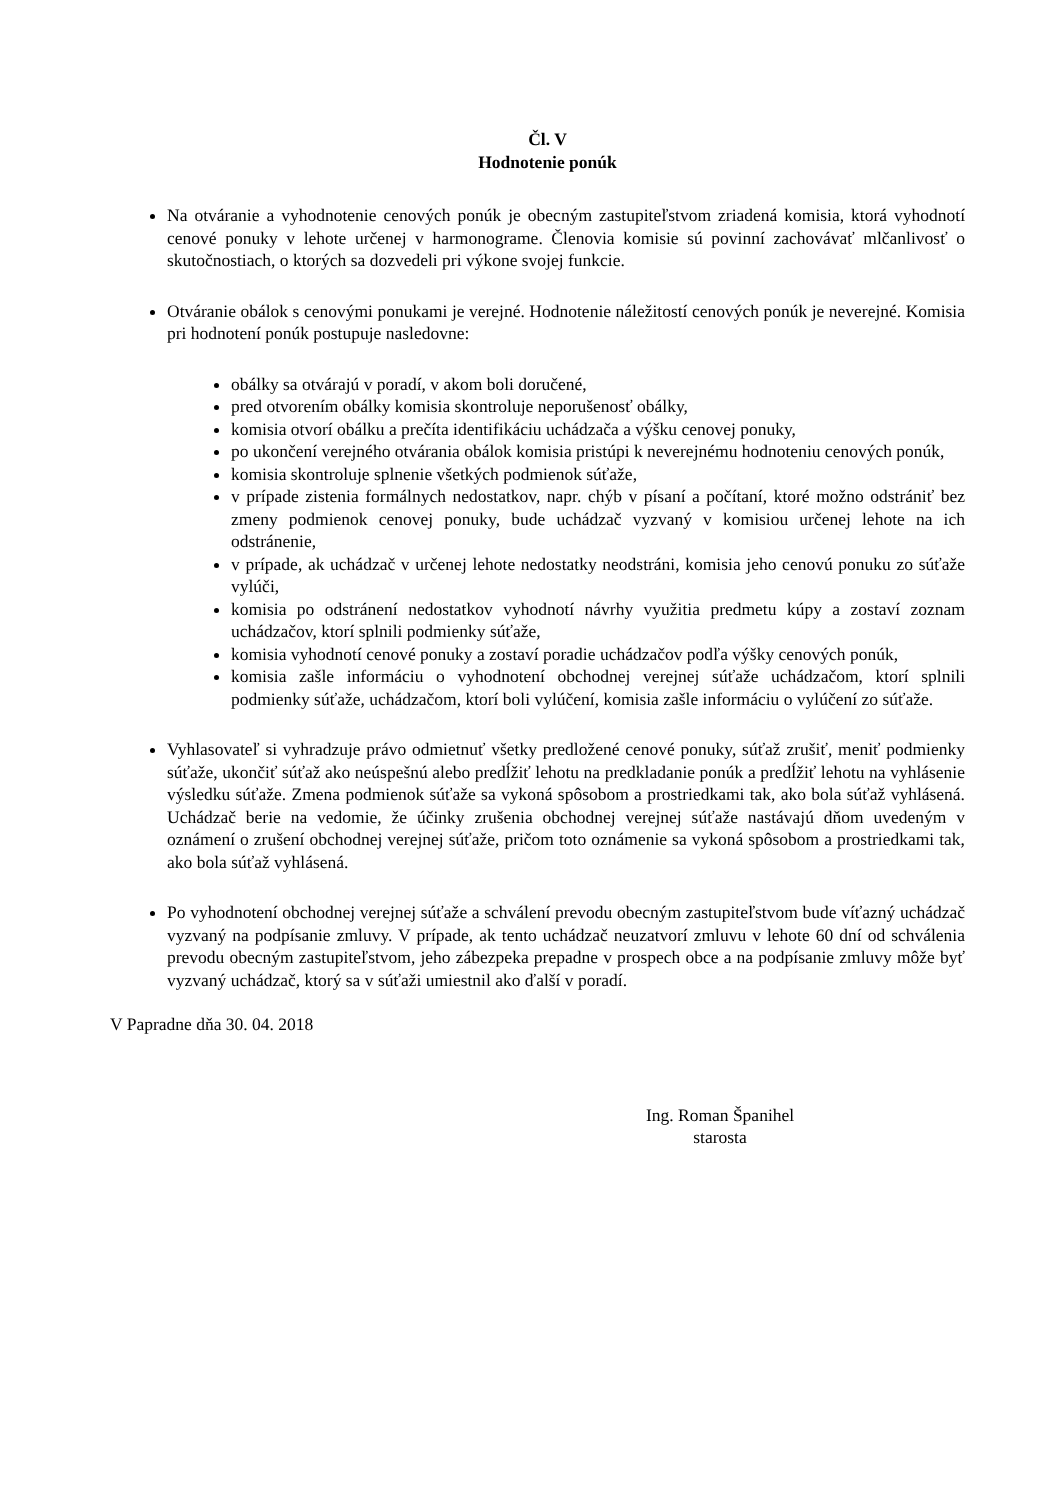Čl. V
Hodnotenie ponúk
Na otváranie a vyhodnotenie cenových ponúk je obecným zastupiteľstvom zriadená komisia, ktorá vyhodnotí cenové ponuky v lehote určenej v harmonograme. Členovia komisie sú povinní zachovávať mlčanlivosť o skutočnostiach, o ktorých sa dozvedeli pri výkone svojej funkcie.
Otváranie obálok s cenovými ponukami je verejné. Hodnotenie náležitostí cenových ponúk je neverejné. Komisia pri hodnotení ponúk postupuje nasledovne:
obálky sa otvárajú v poradí, v akom boli doručené,
pred otvorením obálky komisia skontroluje neporušenosť obálky,
komisia otvorí obálku a prečíta identifikáciu uchádzača a výšku cenovej ponuky,
po ukončení verejného otvárania obálok komisia pristúpi k neverejnému hodnoteniu cenových ponúk,
komisia skontroluje splnenie všetkých podmienok súťaže,
v prípade zistenia formálnych nedostatkov, napr. chýb v písaní a počítaní, ktoré možno odstrániť bez zmeny podmienok cenovej ponuky, bude uchádzač vyzvaný v komisiou určenej lehote na ich odstránenie,
v prípade, ak uchádzač v určenej lehote nedostatky neodstráni, komisia jeho cenovú ponuku zo súťaže vylúči,
komisia po odstránení nedostatkov vyhodnotí návrhy využitia predmetu kúpy a zostaví zoznam uchádzačov, ktorí splnili podmienky súťaže,
komisia vyhodnotí cenové ponuky a zostaví poradie uchádzačov podľa výšky cenových ponúk,
komisia zašle informáciu o vyhodnotení obchodnej verejnej súťaže uchádzačom, ktorí splnili podmienky súťaže, uchádzačom, ktorí boli vylúčení, komisia zašle informáciu o vylúčení zo súťaže.
Vyhlasovateľ si vyhradzuje právo odmietnuť všetky predložené cenové ponuky, súťaž zrušiť, meniť podmienky súťaže, ukončiť súťaž ako neúspešnú alebo predĺžiť lehotu na predkladanie ponúk a predĺžiť lehotu na vyhlásenie výsledku súťaže. Zmena podmienok súťaže sa vykoná spôsobom a prostriedkami tak, ako bola súťaž vyhlásená. Uchádzač berie na vedomie, že účinky zrušenia obchodnej verejnej súťaže nastávajú dňom uvedeným v oznámení o zrušení obchodnej verejnej súťaže, pričom toto oznámenie sa vykoná spôsobom a prostriedkami tak, ako bola súťaž vyhlásená.
Po vyhodnotení obchodnej verejnej súťaže a schválení prevodu obecným zastupiteľstvom bude víťazný uchádzač vyzvaný na podpísanie zmluvy. V prípade, ak tento uchádzač neuzatvorí zmluvu v lehote 60 dní od schválenia prevodu obecným zastupiteľstvom, jeho zábezpeka prepadne v prospech obce a na podpísanie zmluvy môže byť vyzvaný uchádzač, ktorý sa v súťaži umiestnil ako ďalší v poradí.
V Papradne dňa 30. 04. 2018
Ing. Roman Španihel
starosta